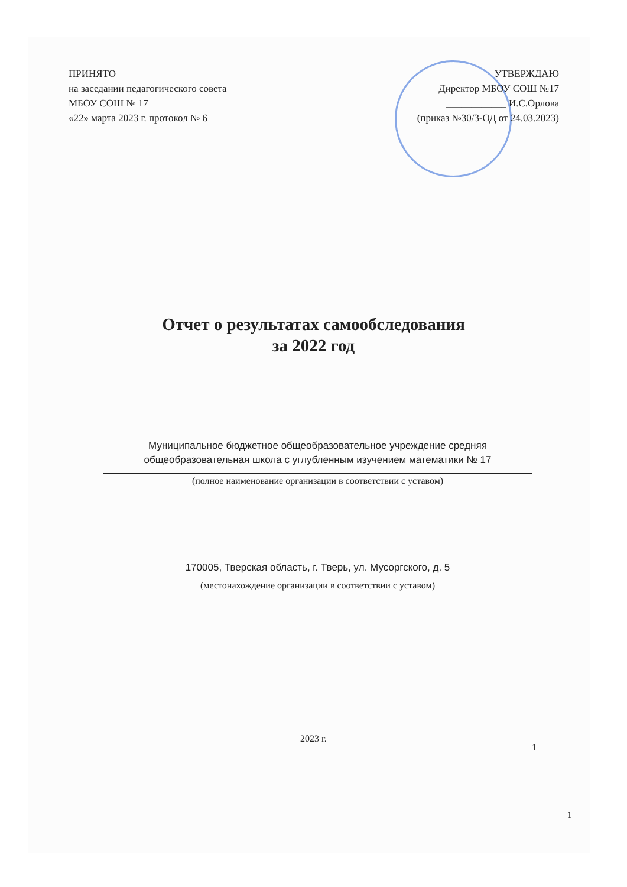ПРИНЯТО
на заседании педагогического совета
МБОУ СОШ № 17
«22» марта 2023 г. протокол № 6
УТВЕРЖДАЮ
Директор МБОУ СОШ №17
____________ И.С.Орлова
(приказ №30/3-ОД от 24.03.2023)
Отчет о результатах самообследования
за 2022 год
Муниципальное бюджетное общеобразовательное учреждение средняя общеобразовательная школа с углубленным изучением математики № 17
(полное наименование организации в соответствии с уставом)
170005, Тверская область, г. Тверь, ул. Мусоргского, д. 5
(местонахождение организации в соответствии с уставом)
2023 г.
1
1